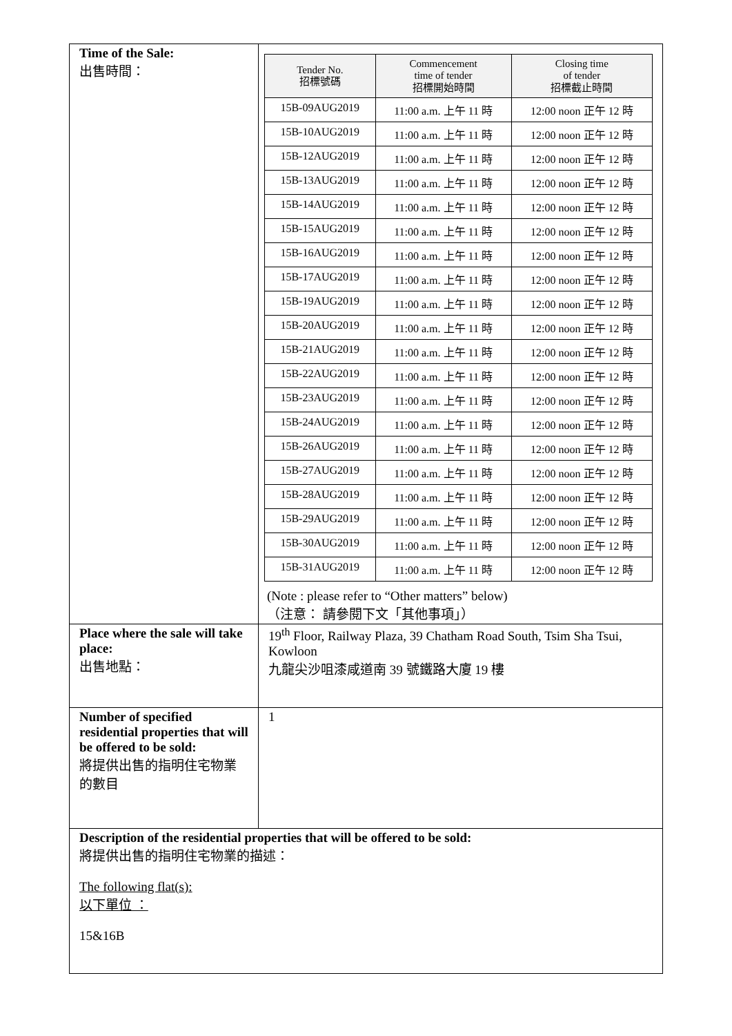| Time of the Sale: 出售時間： | / Tender No. 招標號碼 / Commencement time of tender 招標開始時間 / Closing time of tender 招標截止時間 / / --- / --- / --- / / 15B-09AUG2019 / 11:00 a.m. 上午 11 時 / 12:00 noon 正午 12 時 / / 15B-10AUG2019 / 11:00 a.m. 上午 11 時 / 12:00 noon 正午 12 時 / / 15B-12AUG2019 / 11:00 a.m. 上午 11 時 / 12:00 noon 正午 12 時 / / 15B-13AUG2019 / 11:00 a.m. 上午 11 時 / 12:00 noon 正午 12 時 / / 15B-14AUG2019 / 11:00 a.m. 上午 11 時 / 12:00 noon 正午 12 時 / / 15B-15AUG2019 / 11:00 a.m. 上午 11 時 / 12:00 noon 正午 12 時 / / 15B-16AUG2019 / 11:00 a.m. 上午 11 時 / 12:00 noon 正午 12 時 / / 15B-17AUG2019 / 11:00 a.m. 上午 11 時 / 12:00 noon 正午 12 時 / / 15B-19AUG2019 / 11:00 a.m. 上午 11 時 / 12:00 noon 正午 12 時 / / 15B-20AUG2019 / 11:00 a.m. 上午 11 時 / 12:00 noon 正午 12 時 / / 15B-21AUG2019 / 11:00 a.m. 上午 11 時 / 12:00 noon 正午 12 時 / / 15B-22AUG2019 / 11:00 a.m. 上午 11 時 / 12:00 noon 正午 12 時 / / 15B-23AUG2019 / 11:00 a.m. 上午 11 時 / 12:00 noon 正午 12 時 / / 15B-24AUG2019 / 11:00 a.m. 上午 11 時 / 12:00 noon 正午 12 時 / / 15B-26AUG2019 / 11:00 a.m. 上午 11 時 / 12:00 noon 正午 12 時 / / 15B-27AUG2019 / 11:00 a.m. 上午 11 時 / 12:00 noon 正午 12 時 / / 15B-28AUG2019 / 11:00 a.m. 上午 11 時 / 12:00 noon 正午 12 時 / / 15B-29AUG2019 / 11:00 a.m. 上午 11 時 / 12:00 noon 正午 12 時 / / 15B-30AUG2019 / 11:00 a.m. 上午 11 時 / 12:00 noon 正午 12 時 / / 15B-31AUG2019 / 11:00 a.m. 上午 11 時 / 12:00 noon 正午 12 時 / (Note : please refer to “Other matters” below) （注意： 請參閱下文「其他事項」） |
| Place where the sale will take place: 出售地點： | 19<sup>th</sup> Floor, Railway Plaza, 39 Chatham Road South, Tsim Sha Tsui, Kowloon 九龍尖沙咀漆咸道南 39 號鐵路大廈 19 樓 |
| Number of specified residential properties that will be offered to be sold: 將提供出售的指明住宅物業的數目 | 1 |
| Description of the residential properties that will be offered to be sold: 將提供出售的指明住宅物業的描述： The following flat(s): 以下單位 ： 15&16B | |